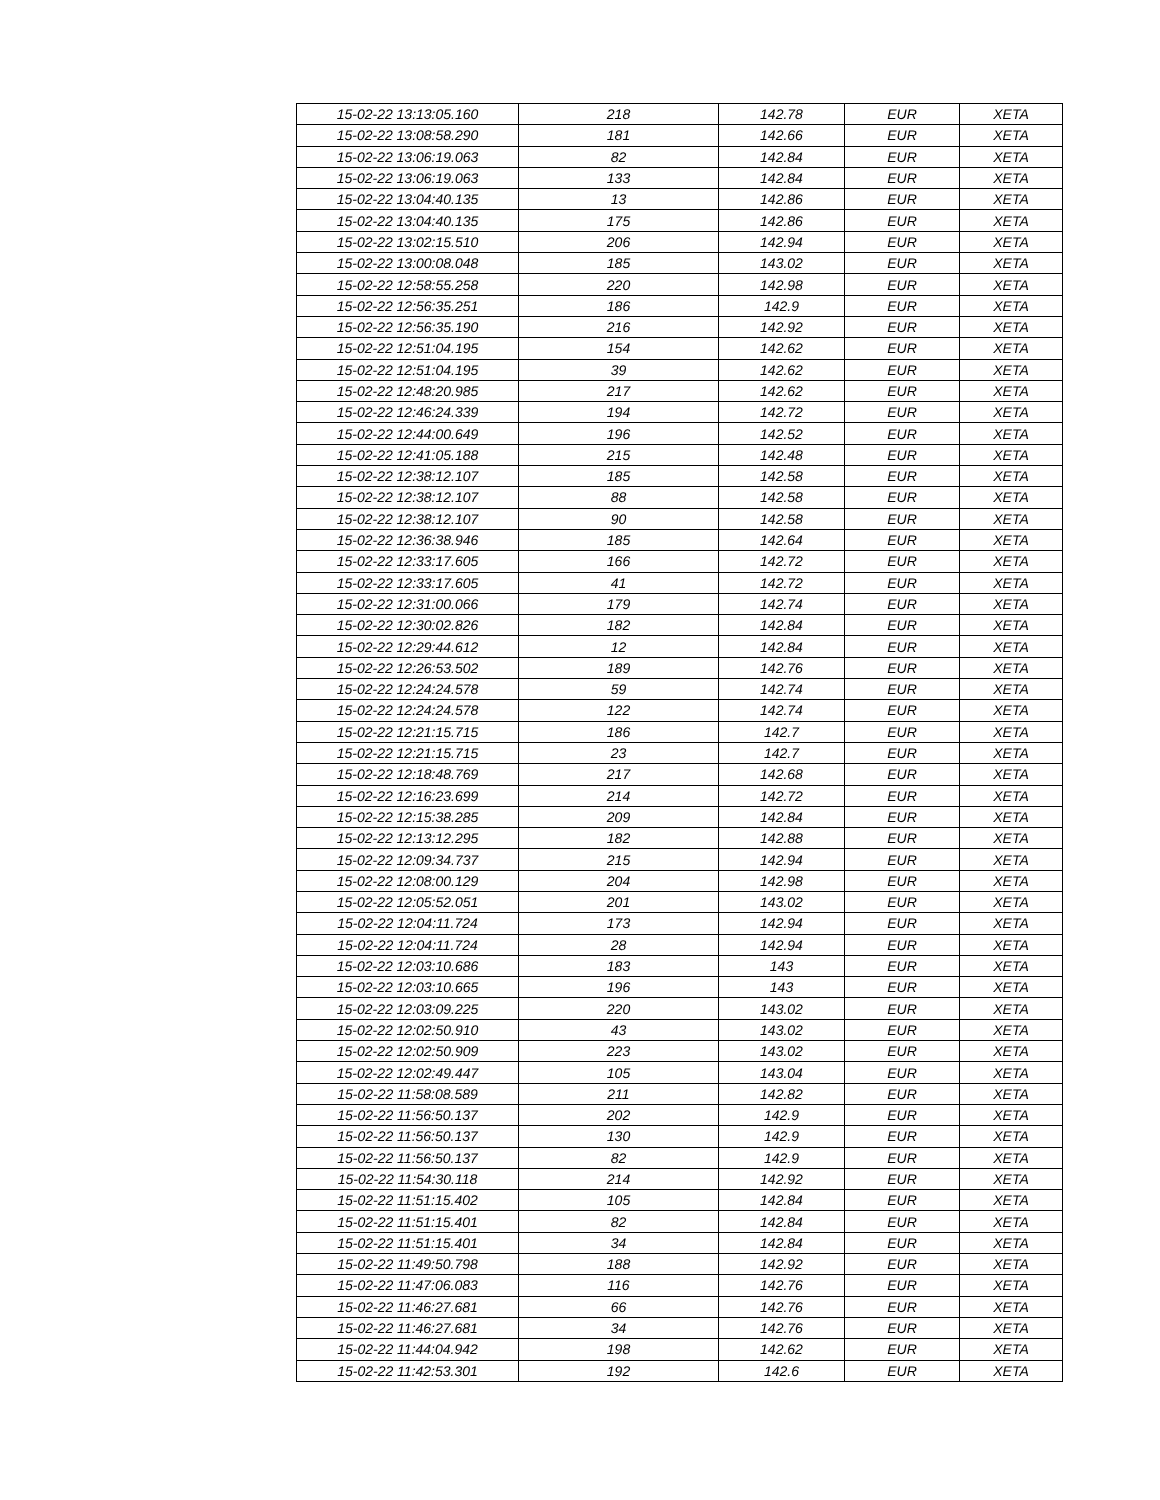| 15-02-22 13:13:05.160 | 218 | 142.78 | EUR | XETA |
| 15-02-22 13:08:58.290 | 181 | 142.66 | EUR | XETA |
| 15-02-22 13:06:19.063 | 82 | 142.84 | EUR | XETA |
| 15-02-22 13:06:19.063 | 133 | 142.84 | EUR | XETA |
| 15-02-22 13:04:40.135 | 13 | 142.86 | EUR | XETA |
| 15-02-22 13:04:40.135 | 175 | 142.86 | EUR | XETA |
| 15-02-22 13:02:15.510 | 206 | 142.94 | EUR | XETA |
| 15-02-22 13:00:08.048 | 185 | 143.02 | EUR | XETA |
| 15-02-22 12:58:55.258 | 220 | 142.98 | EUR | XETA |
| 15-02-22 12:56:35.251 | 186 | 142.9 | EUR | XETA |
| 15-02-22 12:56:35.190 | 216 | 142.92 | EUR | XETA |
| 15-02-22 12:51:04.195 | 154 | 142.62 | EUR | XETA |
| 15-02-22 12:51:04.195 | 39 | 142.62 | EUR | XETA |
| 15-02-22 12:48:20.985 | 217 | 142.62 | EUR | XETA |
| 15-02-22 12:46:24.339 | 194 | 142.72 | EUR | XETA |
| 15-02-22 12:44:00.649 | 196 | 142.52 | EUR | XETA |
| 15-02-22 12:41:05.188 | 215 | 142.48 | EUR | XETA |
| 15-02-22 12:38:12.107 | 185 | 142.58 | EUR | XETA |
| 15-02-22 12:38:12.107 | 88 | 142.58 | EUR | XETA |
| 15-02-22 12:38:12.107 | 90 | 142.58 | EUR | XETA |
| 15-02-22 12:36:38.946 | 185 | 142.64 | EUR | XETA |
| 15-02-22 12:33:17.605 | 166 | 142.72 | EUR | XETA |
| 15-02-22 12:33:17.605 | 41 | 142.72 | EUR | XETA |
| 15-02-22 12:31:00.066 | 179 | 142.74 | EUR | XETA |
| 15-02-22 12:30:02.826 | 182 | 142.84 | EUR | XETA |
| 15-02-22 12:29:44.612 | 12 | 142.84 | EUR | XETA |
| 15-02-22 12:26:53.502 | 189 | 142.76 | EUR | XETA |
| 15-02-22 12:24:24.578 | 59 | 142.74 | EUR | XETA |
| 15-02-22 12:24:24.578 | 122 | 142.74 | EUR | XETA |
| 15-02-22 12:21:15.715 | 186 | 142.7 | EUR | XETA |
| 15-02-22 12:21:15.715 | 23 | 142.7 | EUR | XETA |
| 15-02-22 12:18:48.769 | 217 | 142.68 | EUR | XETA |
| 15-02-22 12:16:23.699 | 214 | 142.72 | EUR | XETA |
| 15-02-22 12:15:38.285 | 209 | 142.84 | EUR | XETA |
| 15-02-22 12:13:12.295 | 182 | 142.88 | EUR | XETA |
| 15-02-22 12:09:34.737 | 215 | 142.94 | EUR | XETA |
| 15-02-22 12:08:00.129 | 204 | 142.98 | EUR | XETA |
| 15-02-22 12:05:52.051 | 201 | 143.02 | EUR | XETA |
| 15-02-22 12:04:11.724 | 173 | 142.94 | EUR | XETA |
| 15-02-22 12:04:11.724 | 28 | 142.94 | EUR | XETA |
| 15-02-22 12:03:10.686 | 183 | 143 | EUR | XETA |
| 15-02-22 12:03:10.665 | 196 | 143 | EUR | XETA |
| 15-02-22 12:03:09.225 | 220 | 143.02 | EUR | XETA |
| 15-02-22 12:02:50.910 | 43 | 143.02 | EUR | XETA |
| 15-02-22 12:02:50.909 | 223 | 143.02 | EUR | XETA |
| 15-02-22 12:02:49.447 | 105 | 143.04 | EUR | XETA |
| 15-02-22 11:58:08.589 | 211 | 142.82 | EUR | XETA |
| 15-02-22 11:56:50.137 | 202 | 142.9 | EUR | XETA |
| 15-02-22 11:56:50.137 | 130 | 142.9 | EUR | XETA |
| 15-02-22 11:56:50.137 | 82 | 142.9 | EUR | XETA |
| 15-02-22 11:54:30.118 | 214 | 142.92 | EUR | XETA |
| 15-02-22 11:51:15.402 | 105 | 142.84 | EUR | XETA |
| 15-02-22 11:51:15.401 | 82 | 142.84 | EUR | XETA |
| 15-02-22 11:51:15.401 | 34 | 142.84 | EUR | XETA |
| 15-02-22 11:49:50.798 | 188 | 142.92 | EUR | XETA |
| 15-02-22 11:47:06.083 | 116 | 142.76 | EUR | XETA |
| 15-02-22 11:46:27.681 | 66 | 142.76 | EUR | XETA |
| 15-02-22 11:46:27.681 | 34 | 142.76 | EUR | XETA |
| 15-02-22 11:44:04.942 | 198 | 142.62 | EUR | XETA |
| 15-02-22 11:42:53.301 | 192 | 142.6 | EUR | XETA |